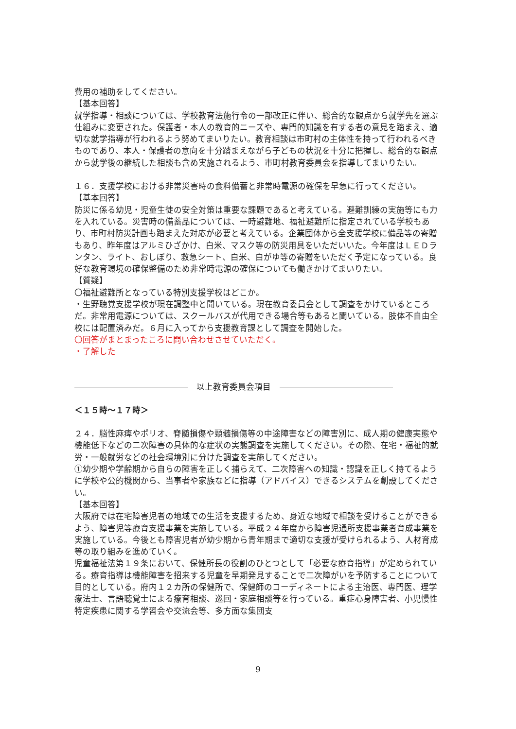費用の補助をしてください。
【基本回答】
就学指導・相談については、学校教育法施行令の一部改正に伴い、総合的な観点から就学先を選ぶ仕組みに変更された。保護者・本人の教育的ニーズや、専門的知識を有する者の意見を踏まえ、適切な就学指導が行われるよう努めてまいりたい。教育相談は市町村の主体性を持って行われるべきものであり、本人・保護者の意向を十分踏まえながら子どもの状況を十分に把握し、総合的な観点から就学後の継続した相談も含め実施されるよう、市町村教育委員会を指導してまいりたい。
１６．支援学校における非常災害時の食料備蓄と非常時電源の確保を早急に行ってください。
【基本回答】
防災に係る幼児・児童生徒の安全対策は重要な課題であると考えている。避難訓練の実施等にも力を入れている。災害時の備蓄品については、一時避難地、福祉避難所に指定されている学校もあり、市町村防災計画も踏まえた対応が必要と考えている。企業団体から全支援学校に備品等の寄贈もあり、昨年度はアルミひざかけ、白米、マスク等の防災用具をいただいいた。今年度はＬＥＤランタン、ライト、おしぼり、救急シート、白米、白がゆ等の寄贈をいただく予定になっている。良好な教育環境の確保整備のため非常時電源の確保についても働きかけてまいりたい。
【質疑】
〇福祉避難所となっている特別支援学校はどこか。
・生野聴覚支援学校が現在調整中と聞いている。現在教育委員会として調査をかけているところだ。非常用電源については、スクールバスが代用できる場合等もあると聞いている。肢体不自由全校には配置済みだ。６月に入ってから支援教育課として調査を開始した。
〇回答がまとまったころに問い合わせさせていただく。
・了解した
以上教育委員会項目
＜１５時～１７時＞
２４．脳性麻痺やポリオ、脊髄損傷や頸髄損傷等の中途障害などの障害別に、成人期の健康実態や機能低下などの二次障害の具体的な症状の実態調査を実施してください。その際、在宅・福祉的就労・一般就労などの社会環境別に分けた調査を実施してください。
①幼少期や学齢期から自らの障害を正しく捕らえて、二次障害への知識・認識を正しく持てるように学校や公的機関から、当事者や家族などに指導（アドバイス）できるシステムを創設してください。
【基本回答】
大阪府では在宅障害児者の地域での生活を支援するため、身近な地域で相談を受けることができるよう、障害児等療育支援事業を実施している。平成２４年度から障害児通所支援事業者育成事業を実施している。今後とも障害児者が幼少期から青年期まで適切な支援が受けられるよう、人材育成等の取り組みを進めていく。
児童福祉法第１９条において、保健所長の役割のひとつとして「必要な療育指導」が定められている。療育指導は機能障害を招来する児童を早期発見することで二次障がいを予防することについて目的としている。府内１２カ所の保健所で、保健師のコーディネートによる主治医、専門医、理学療法士、言語聴覚士による療育相談、巡回・家庭相談等を行っている。重症心身障害者、小児慢性特定疾患に関する学習会や交流会等、多方面な集団支
9